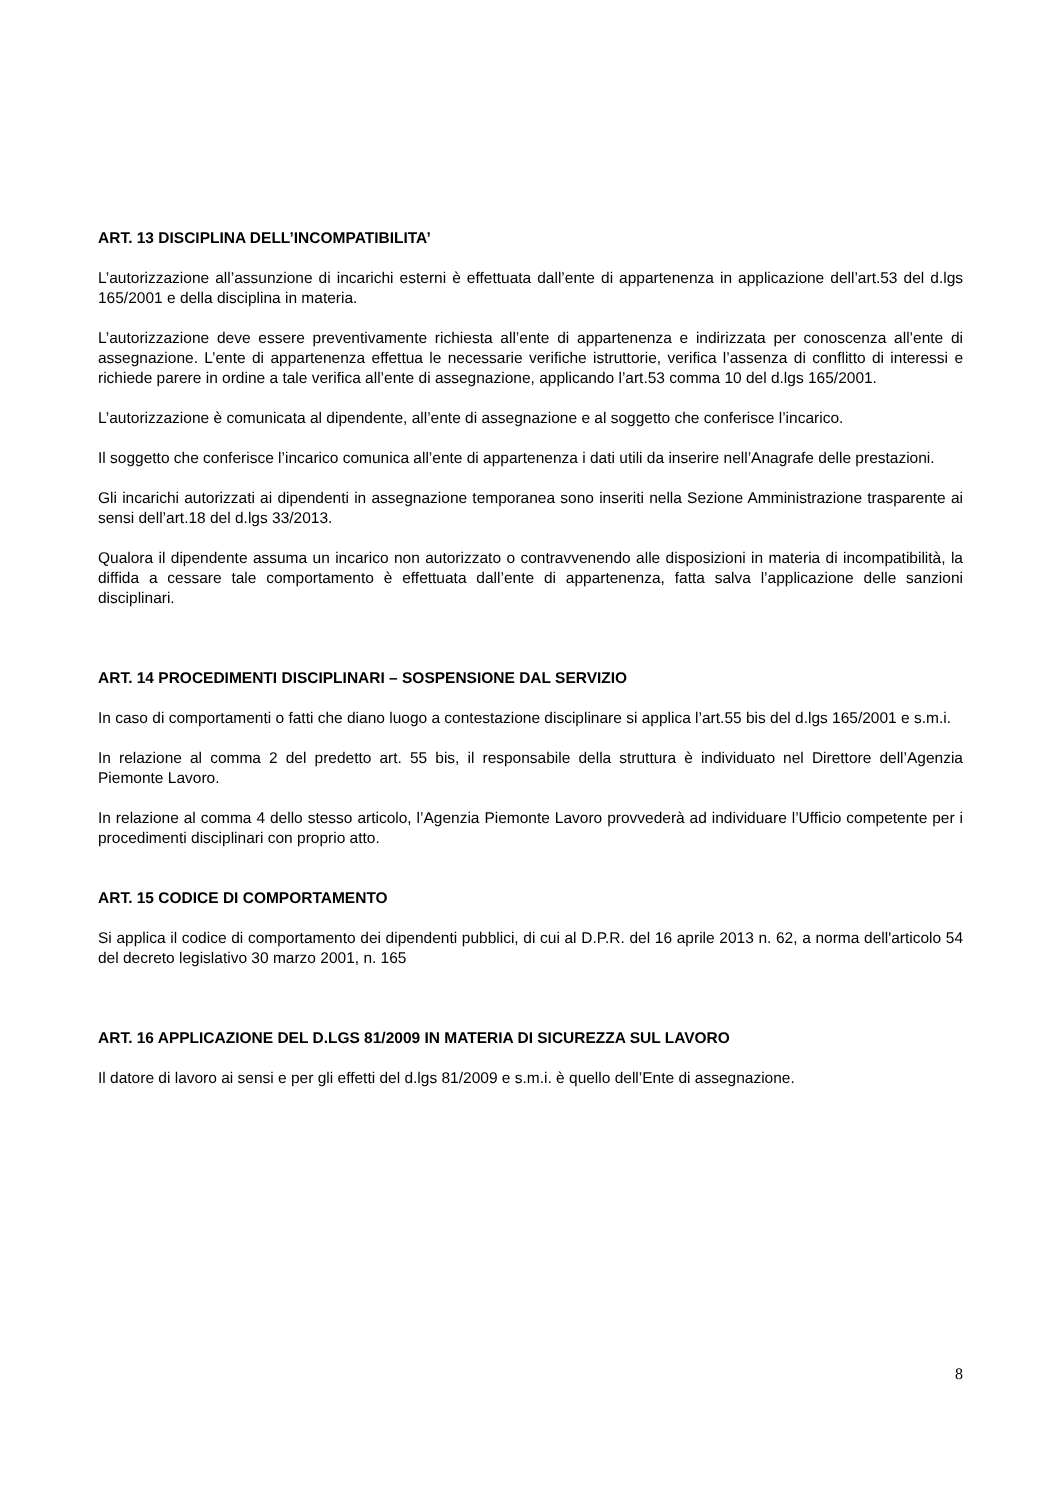ART. 13 DISCIPLINA DELL’INCOMPATIBILITA’
L’autorizzazione all’assunzione di incarichi esterni è effettuata dall’ente di appartenenza in applicazione dell’art.53 del d.lgs 165/2001 e della disciplina in materia.
L’autorizzazione deve essere preventivamente richiesta all’ente di appartenenza e indirizzata per conoscenza all’ente di assegnazione. L’ente di appartenenza effettua le necessarie verifiche istruttorie, verifica l’assenza di conflitto di interessi e richiede parere in ordine a tale verifica all’ente di assegnazione, applicando l’art.53 comma 10 del d.lgs 165/2001.
L’autorizzazione è comunicata al dipendente, all’ente di assegnazione e al soggetto che conferisce l’incarico.
Il soggetto che conferisce l’incarico comunica all’ente di appartenenza i dati utili da inserire nell’Anagrafe delle prestazioni.
Gli incarichi autorizzati ai dipendenti in assegnazione temporanea sono inseriti nella Sezione Amministrazione trasparente ai sensi dell’art.18 del d.lgs 33/2013.
Qualora il dipendente assuma un incarico non autorizzato o contravvenendo alle disposizioni in materia di incompatibilità, la diffida a cessare tale comportamento è effettuata dall’ente di appartenenza, fatta salva l’applicazione delle sanzioni disciplinari.
ART. 14 PROCEDIMENTI DISCIPLINARI – SOSPENSIONE DAL SERVIZIO
In caso di comportamenti o fatti che diano luogo a contestazione disciplinare si applica l’art.55 bis del d.lgs 165/2001 e s.m.i.
In relazione al comma 2 del predetto art. 55 bis, il responsabile della struttura è individuato nel Direttore dell’Agenzia Piemonte Lavoro.
In relazione al comma 4 dello stesso articolo, l’Agenzia Piemonte Lavoro provvederà ad individuare l’Ufficio competente per i procedimenti disciplinari con proprio atto.
ART. 15 CODICE DI COMPORTAMENTO
Si applica il codice di comportamento dei dipendenti pubblici, di cui al D.P.R. del 16 aprile 2013 n. 62, a norma dell'articolo 54 del decreto legislativo 30 marzo 2001, n. 165
ART. 16 APPLICAZIONE DEL D.LGS 81/2009 IN MATERIA DI SICUREZZA SUL LAVORO
Il datore di lavoro ai sensi e per gli effetti del d.lgs 81/2009 e s.m.i. è quello dell’Ente di assegnazione.
8